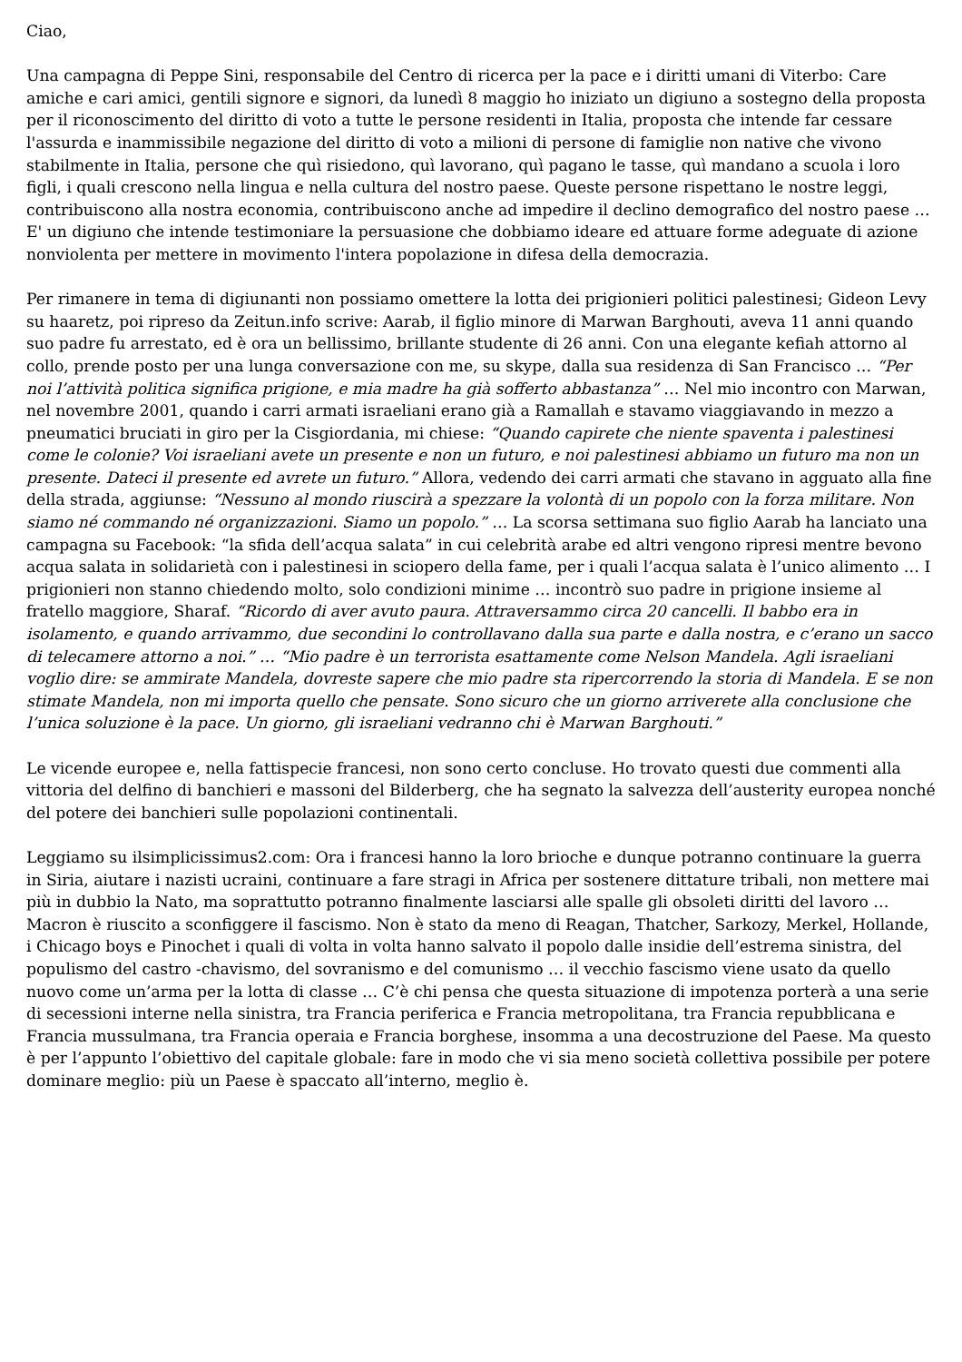Ciao,
Una campagna di Peppe Sini, responsabile del Centro di ricerca per la pace e i diritti umani di Viterbo: Care amiche e cari amici, gentili signore e signori, da lunedì 8 maggio ho iniziato un digiuno a sostegno della proposta per il riconoscimento del diritto di voto a tutte le persone residenti in Italia, proposta che intende far cessare l'assurda e inammissibile negazione del diritto di voto a milioni di persone di famiglie non native che vivono stabilmente in Italia, persone che quì risiedono, quì lavorano, quì pagano le tasse, quì mandano a scuola i loro figli, i quali crescono nella lingua e nella cultura del nostro paese. Queste persone rispettano le nostre leggi, contribuiscono alla nostra economia, contribuiscono anche ad impedire il declino demografico del nostro paese … E' un digiuno che intende testimoniare la persuasione che dobbiamo ideare ed attuare forme adeguate di azione nonviolenta per mettere in movimento l'intera popolazione in difesa della democrazia.
Per rimanere in tema di digiunanti non possiamo omettere la lotta dei prigionieri politici palestinesi; Gideon Levy su haaretz, poi ripreso da Zeitun.info scrive: Aarab, il figlio minore di Marwan Barghouti, aveva 11 anni quando suo padre fu arrestato, ed è ora un bellissimo, brillante studente di 26 anni. Con una elegante kefiah attorno al collo, prende posto per una lunga conversazione con me, su skype, dalla sua residenza di San Francisco … “Per noi l’attività politica significa prigione, e mia madre ha già sofferto abbastanza” … Nel mio incontro con Marwan, nel novembre 2001, quando i carri armati israeliani erano già a Ramallah e stavamo viaggiavando in mezzo a pneumatici bruciati in giro per la Cisgiordania, mi chiese: “Quando capirete che niente spaventa i palestinesi come le colonie? Voi israeliani avete un presente e non un futuro, e noi palestinesi abbiamo un futuro ma non un presente. Dateci il presente ed avrete un futuro.” Allora, vedendo dei carri armati che stavano in agguato alla fine della strada, aggiunse: “Nessuno al mondo riuscirà a spezzare la volontà di un popolo con la forza militare. Non siamo né commando né organizzazioni. Siamo un popolo.” … La scorsa settimana suo figlio Aarab ha lanciato una campagna su Facebook: “la sfida dell’acqua salata” in cui celebrità arabe ed altri vengono ripresi mentre bevono acqua salata in solidarietà con i palestinesi in sciopero della fame, per i quali l’acqua salata è l’unico alimento … I prigionieri non stanno chiedendo molto, solo condizioni minime … incontrò suo padre in prigione insieme al fratello maggiore, Sharaf. “Ricordo di aver avuto paura. Attraversammo circa 20 cancelli. Il babbo era in isolamento, e quando arrivammo, due secondini lo controllavano dalla sua parte e dalla nostra, e c’erano un sacco di telecamere attorno a noi.” … “Mio padre è un terrorista esattamente come Nelson Mandela. Agli israeliani voglio dire: se ammirate Mandela, dovreste sapere che mio padre sta ripercorrendo la storia di Mandela. E se non stimate Mandela, non mi importa quello che pensate. Sono sicuro che un giorno arriverete alla conclusione che l’unica soluzione è la pace. Un giorno, gli israeliani vedranno chi è Marwan Barghouti.”
Le vicende europee e, nella fattispecie francesi, non sono certo concluse. Ho trovato questi due commenti alla vittoria del delfino di banchieri e massoni del Bilderberg, che ha segnato la salvezza dell’austerity europea nonché del potere dei banchieri sulle popolazioni continentali.
Leggiamo su ilsimplicissimus2.com: Ora i francesi hanno la loro brioche e dunque potranno continuare la guerra in Siria, aiutare i nazisti ucraini, continuare a fare stragi in Africa per sostenere dittature tribali, non mettere mai più in dubbio la Nato, ma soprattutto potranno finalmente lasciarsi alle spalle gli obsoleti diritti del lavoro … Macron è riuscito a sconfiggere il fascismo. Non è stato da meno di Reagan, Thatcher, Sarkozy, Merkel, Hollande, i Chicago boys e Pinochet i quali di volta in volta hanno salvato il popolo dalle insidie dell’estrema sinistra, del populismo del castro -chavismo, del sovranismo e del comunismo … il vecchio fascismo viene usato da quello nuovo come un’arma per la lotta di classe … C’è chi pensa che questa situazione di impotenza porterà a una serie di secessioni interne nella sinistra, tra Francia periferica e Francia metropolitana, tra Francia repubblicana e Francia mussulmana, tra Francia operaia e Francia borghese, insomma a una decostruzione del Paese. Ma questo è per l’appunto l’obiettivo del capitale globale: fare in modo che vi sia meno società collettiva possibile per potere dominare meglio: più un Paese è spaccato all’interno, meglio è.